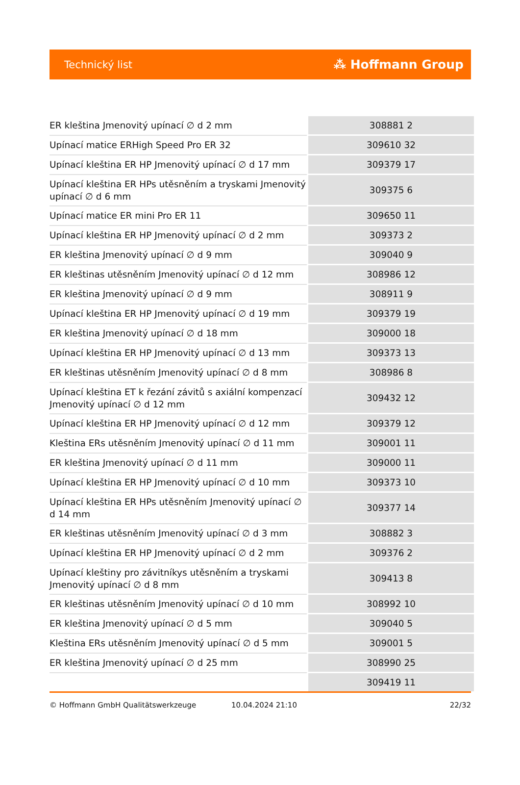Technický list ⁂ Hoffmann Group
| ER kleština Jmenovitý upínací ∅ d 2 mm | 308881 2 |
| Upínací matice ERHigh Speed Pro ER 32 | 309610 32 |
| Upínací kleština ER HP Jmenovitý upínací ∅ d 17 mm | 309379 17 |
| Upínací kleština ER HPs utěsněním a tryskami Jmenovitý upínací ∅ d 6 mm | 309375 6 |
| Upínací matice ER mini Pro ER 11 | 309650 11 |
| Upínací kleština ER HP Jmenovitý upínací ∅ d 2 mm | 309373 2 |
| ER kleština Jmenovitý upínací ∅ d 9 mm | 309040 9 |
| ER kleštinas utěsněním Jmenovitý upínací ∅ d 12 mm | 308986 12 |
| ER kleština Jmenovitý upínací ∅ d 9 mm | 308911 9 |
| Upínací kleština ER HP Jmenovitý upínací ∅ d 19 mm | 309379 19 |
| ER kleština Jmenovitý upínací ∅ d 18 mm | 309000 18 |
| Upínací kleština ER HP Jmenovitý upínací ∅ d 13 mm | 309373 13 |
| ER kleštinas utěsněním Jmenovitý upínací ∅ d 8 mm | 308986 8 |
| Upínací kleština ET k řezání závitů s axiální kompenzací Jmenovitý upínací ∅ d 12 mm | 309432 12 |
| Upínací kleština ER HP Jmenovitý upínací ∅ d 12 mm | 309379 12 |
| Kleština ERs utěsněním Jmenovitý upínací ∅ d 11 mm | 309001 11 |
| ER kleština Jmenovitý upínací ∅ d 11 mm | 309000 11 |
| Upínací kleština ER HP Jmenovitý upínací ∅ d 10 mm | 309373 10 |
| Upínací kleština ER HPs utěsněním Jmenovitý upínací ∅ d 14 mm | 309377 14 |
| ER kleštinas utěsněním Jmenovitý upínací ∅ d 3 mm | 308882 3 |
| Upínací kleština ER HP Jmenovitý upínací ∅ d 2 mm | 309376 2 |
| Upínací kleštiny pro závitníkys utěsněním a tryskami Jmenovitý upínací ∅ d 8 mm | 309413 8 |
| ER kleštinas utěsněním Jmenovitý upínací ∅ d 10 mm | 308992 10 |
| ER kleština Jmenovitý upínací ∅ d 5 mm | 309040 5 |
| Kleština ERs utěsněním Jmenovitý upínací ∅ d 5 mm | 309001 5 |
| ER kleština Jmenovitý upínací ∅ d 25 mm | 308990 25 |
| | 309419 11 |
© Hoffmann GmbH Qualitätswerkzeuge 10.04.2024 21:10 22/32